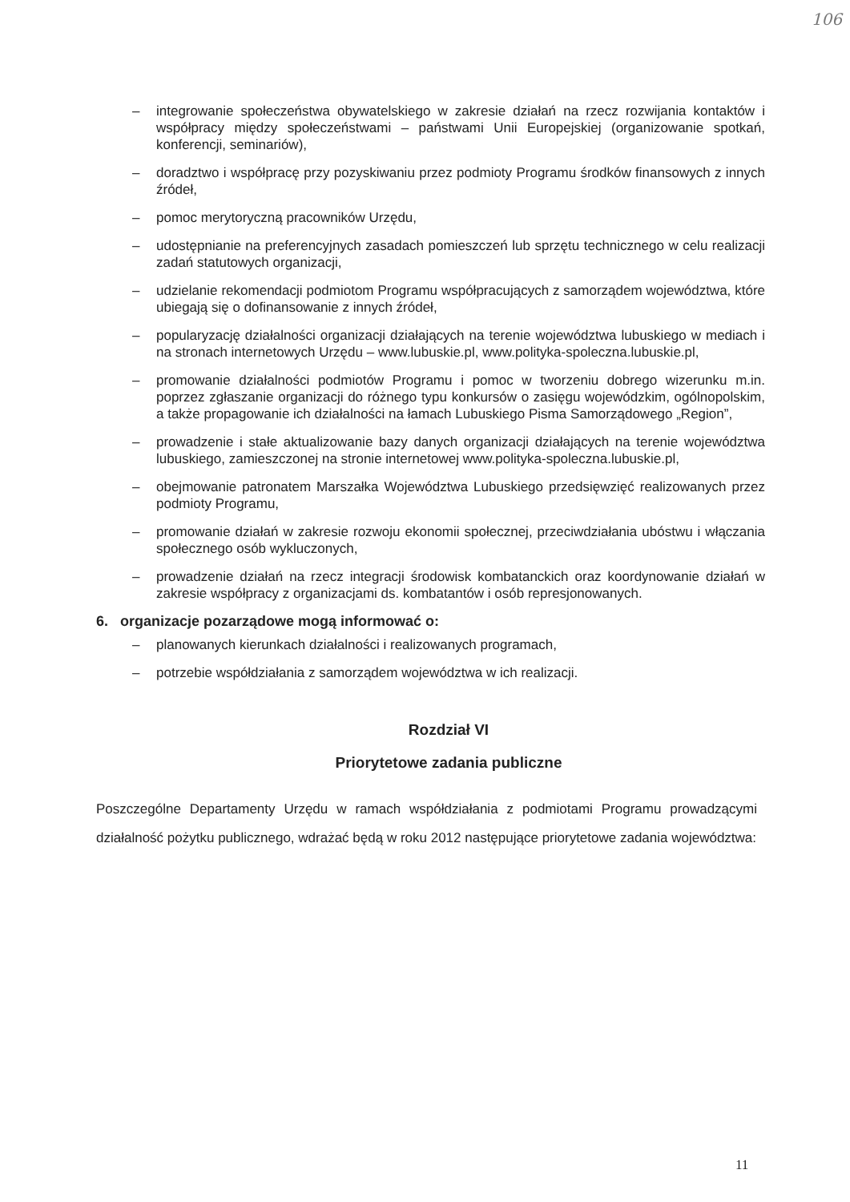106
– integrowanie społeczeństwa obywatelskiego w zakresie działań na rzecz rozwijania kontaktów i współpracy między społeczeństwami – państwami Unii Europejskiej (organizowanie spotkań, konferencji, seminariów),
– doradztwo i współpracę przy pozyskiwaniu przez podmioty Programu środków finansowych z innych źródeł,
– pomoc merytoryczną pracowników Urzędu,
– udostępnianie na preferencyjnych zasadach pomieszczeń lub sprzętu technicznego w celu realizacji zadań statutowych organizacji,
– udzielanie rekomendacji podmiotom Programu współpracujących z samorządem województwa, które ubiegają się o dofinansowanie z innych źródeł,
– popularyzację działalności organizacji działających na terenie województwa lubuskiego w mediach i na stronach internetowych Urzędu – www.lubuskie.pl, www.polityka-spoleczna.lubuskie.pl,
– promowanie działalności podmiotów Programu i pomoc w tworzeniu dobrego wizerunku m.in. poprzez zgłaszanie organizacji do różnego typu konkursów o zasięgu wojewódzkim, ogólnopolskim, a także propagowanie ich działalności na łamach Lubuskiego Pisma Samorządowego „Region”,
– prowadzenie i stałe aktualizowanie bazy danych organizacji działających na terenie województwa lubuskiego, zamieszczonej na stronie internetowej www.polityka-spoleczna.lubuskie.pl,
– obejmowanie patronatem Marszałka Województwa Lubuskiego przedsięwzięć realizowanych przez podmioty Programu,
– promowanie działań w zakresie rozwoju ekonomii społecznej, przeciwdziałania ubóstwu i włączania społecznego osób wykluczonych,
– prowadzenie działań na rzecz integracji środowisk kombatanckich oraz koordynowanie działań w zakresie współpracy z organizacjami ds. kombatantów i osób represjonowanych.
6. organizacje pozarządowe mogą informować o:
– planowanych kierunkach działalności i realizowanych programach,
– potrzebie współdziałania z samorządem województwa w ich realizacji.
Rozdział VI
Priorytetowe zadania publiczne
Poszczególne Departamenty Urzędu w ramach współdziałania z podmiotami Programu prowadzącymi działalność pożytku publicznego, wdrażać będą w roku 2012 następujące priorytetowe zadania województwa:
11